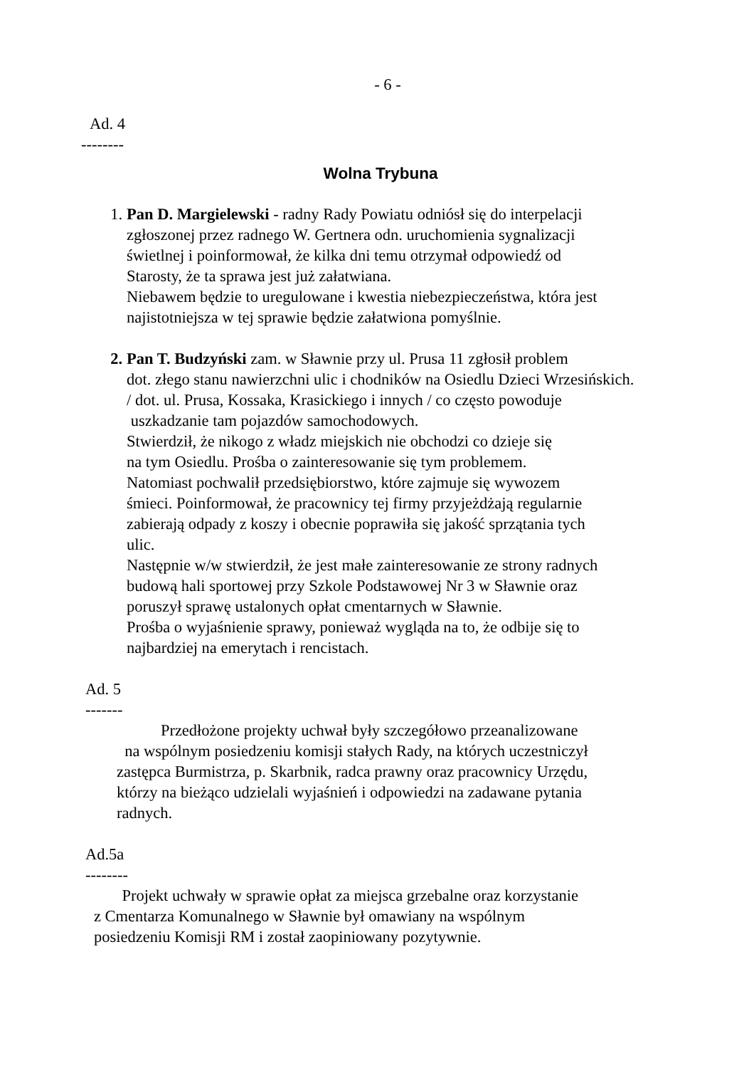- 6 -
Ad. 4
--------
Wolna Trybuna
1. Pan D. Margielewski - radny Rady Powiatu odniósł się do interpelacji zgłoszonej przez radnego W. Gertnera odn. uruchomienia sygnalizacji świetlnej i poinformował, że kilka dni temu otrzymał odpowiedź od Starosty, że ta sprawa jest już załatwiana.
Niebawem będzie to uregulowane i kwestia niebezpieczeństwa, która jest najistotniejsza w tej sprawie będzie załatwiona pomyślnie.
2. Pan T. Budzyński zam. w Sławnie przy ul. Prusa 11 zgłosił problem
dot. złego stanu nawierzchni ulic i chodników na Osiedlu Dzieci Wrzesińskich.
/ dot. ul. Prusa, Kossaka, Krasickiego i innych / co często powoduje
uszkadzanie tam pojazdów samochodowych.
Stwierdził, że nikogo z władz miejskich nie obchodzi co dzieje się
na tym Osiedlu. Prośba o zainteresowanie się tym problemem.
Natomiast pochwalił przedsiębiorstwo, które zajmuje się wywozem
śmieci. Poinformował, że pracownicy tej firmy przyjeżdżają regularnie
zabierają odpady z koszy i obecnie poprawiła się jakość sprzątania tych
ulic.
Następnie w/w stwierdził, że jest małe zainteresowanie ze strony radnych
budową hali sportowej przy Szkole Podstawowej Nr 3 w Sławnie oraz
poruszył sprawę ustalonych opłat cmentarnych w Sławnie.
Prośba o wyjaśnienie sprawy, ponieważ wygląda na to, że odbije się to
najbardziej na emerytach i rencistach.
Ad. 5
-------
Przedłożone projekty uchwał były szczegółowo przeanalizowane
na wspólnym posiedzeniu komisji stałych Rady, na których uczestniczył
zastępca Burmistrza, p. Skarbnik, radca prawny oraz pracownicy Urzędu,
którzy na bieżąco udzielali wyjaśnień i odpowiedzi na zadawane pytania
radnych.
Ad.5a
--------
Projekt uchwały w sprawie opłat za miejsca grzebalne oraz korzystanie
z Cmentarza Komunalnego w Sławnie był omawiany na wspólnym
posiedzeniu Komisji RM i został zaopiniowany pozytywnie.